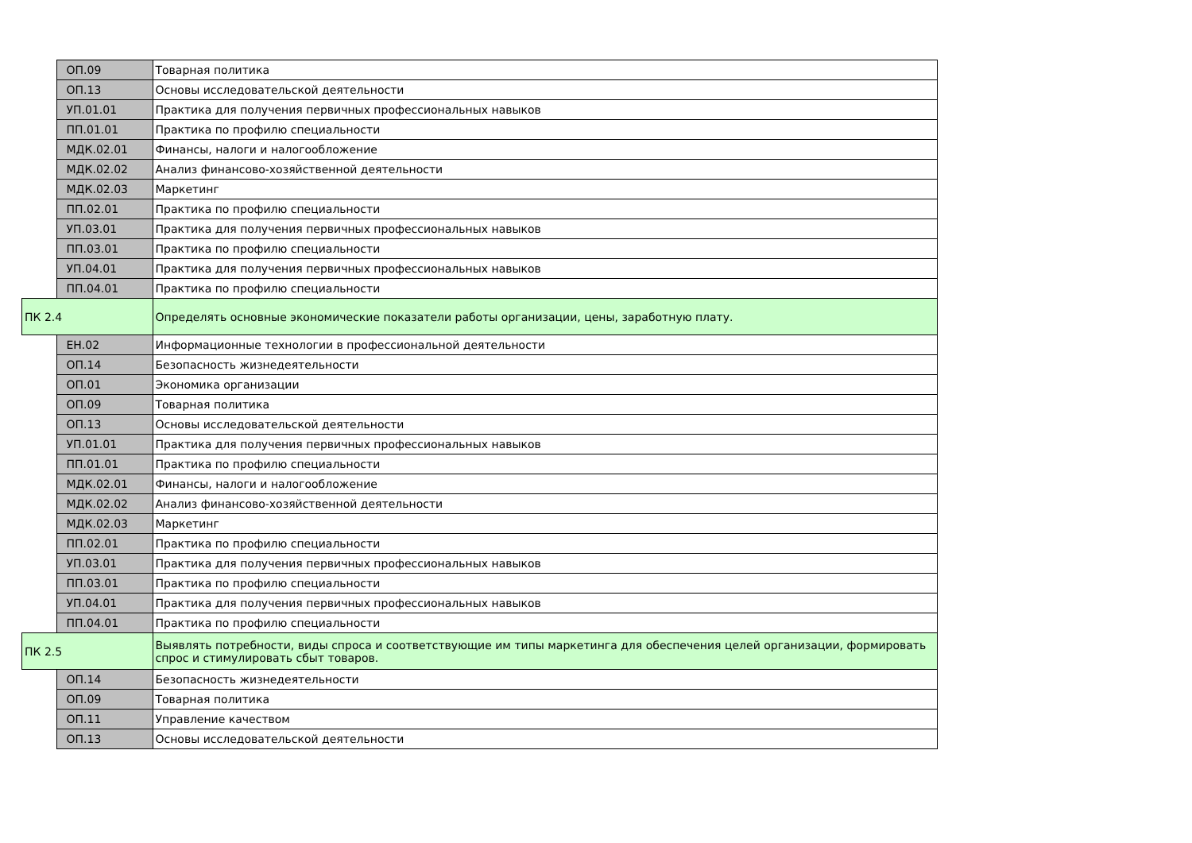| | ОП.09 | Товарная политика |
| | ОП.13 | Основы исследовательской деятельности |
| | УП.01.01 | Практика для получения первичных профессиональных навыков |
| | ПП.01.01 | Практика по профилю специальности |
| | МДК.02.01 | Финансы, налоги и налогообложение |
| | МДК.02.02 | Анализ финансово-хозяйственной деятельности |
| | МДК.02.03 | Маркетинг |
| | ПП.02.01 | Практика по профилю специальности |
| | УП.03.01 | Практика для получения первичных профессиональных навыков |
| | ПП.03.01 | Практика по профилю специальности |
| | УП.04.01 | Практика для получения первичных профессиональных навыков |
| | ПП.04.01 | Практика по профилю специальности |
| ПК 2.4 | | Определять основные экономические показатели работы организации, цены, заработную плату. |
| | ЕН.02 | Информационные технологии в профессиональной деятельности |
| | ОП.14 | Безопасность жизнедеятельности |
| | ОП.01 | Экономика организации |
| | ОП.09 | Товарная политика |
| | ОП.13 | Основы исследовательской деятельности |
| | УП.01.01 | Практика для получения первичных профессиональных навыков |
| | ПП.01.01 | Практика по профилю специальности |
| | МДК.02.01 | Финансы, налоги и налогообложение |
| | МДК.02.02 | Анализ финансово-хозяйственной деятельности |
| | МДК.02.03 | Маркетинг |
| | ПП.02.01 | Практика по профилю специальности |
| | УП.03.01 | Практика для получения первичных профессиональных навыков |
| | ПП.03.01 | Практика по профилю специальности |
| | УП.04.01 | Практика для получения первичных профессиональных навыков |
| | ПП.04.01 | Практика по профилю специальности |
| ПК 2.5 | | Выявлять потребности, виды спроса и соответствующие им типы маркетинга для обеспечения целей организации, формировать спрос и стимулировать сбыт товаров. |
| | ОП.14 | Безопасность жизнедеятельности |
| | ОП.09 | Товарная политика |
| | ОП.11 | Управление качеством |
| | ОП.13 | Основы исследовательской деятельности |